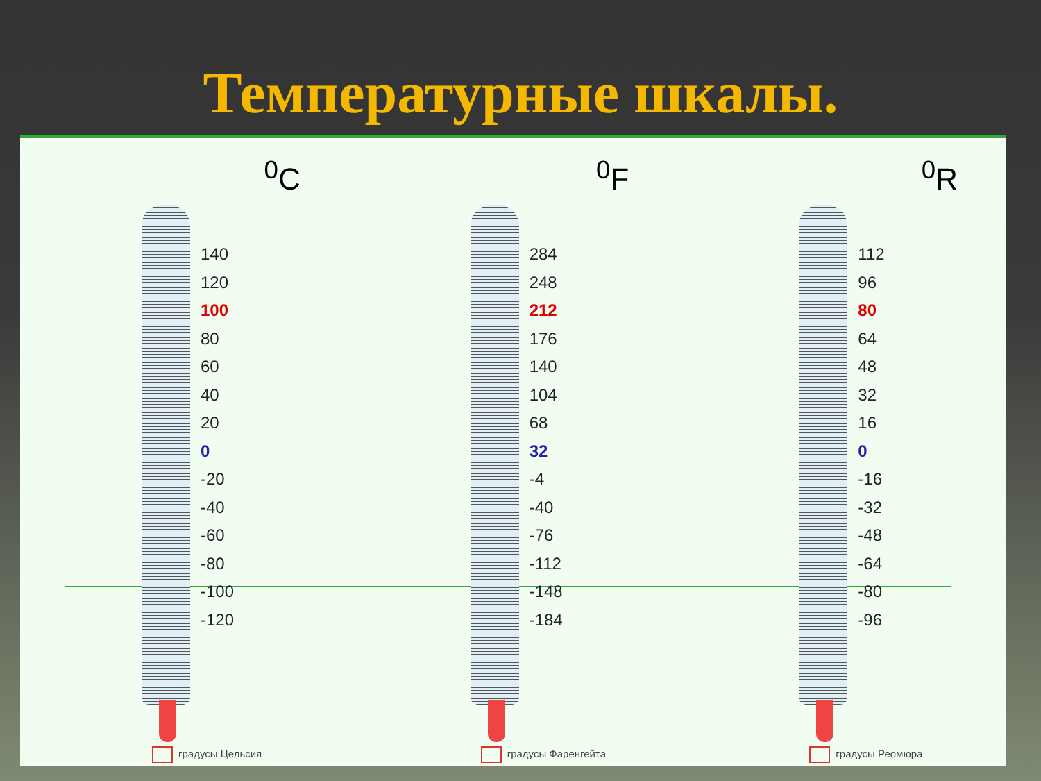Температурные шкалы.
<sup>0</sup> C
140
120
100
80
60
40
20
0
-20
-40
-60
-80
-100
-120
градусы Цельсия
<sup>0</sup> F
284
248
212
176
140
104
68
32
-4
-40
-76
-112
-148
-184
градусы Фаренгейта
<sup>0</sup> R
112
96
80
64
48
32
16
0
-16
-32
-48
-64
-80
-96
градусы Реомюра